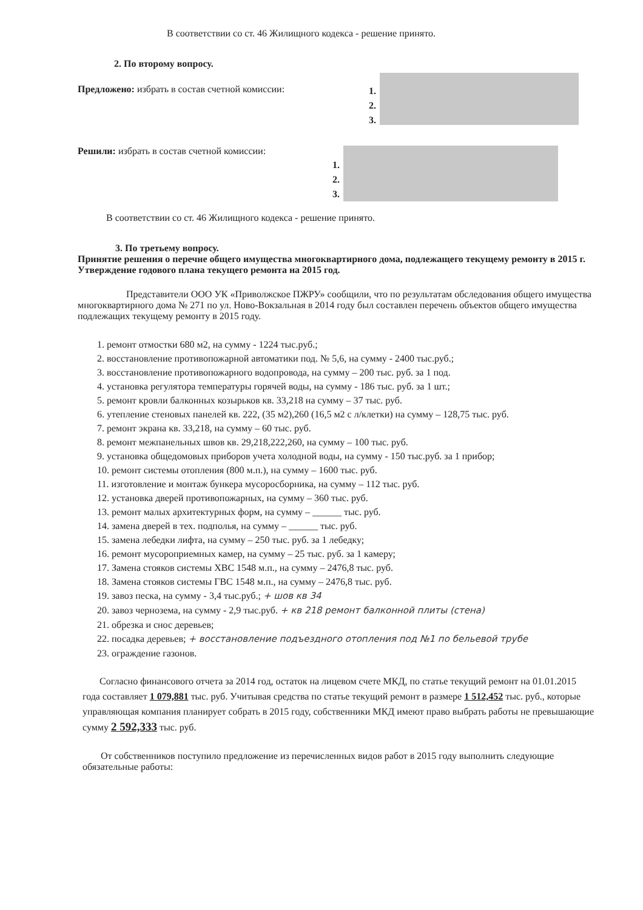В соответствии со ст. 46 Жилищного кодекса - решение принято.
2. По второму вопросу.
Предложено: избрать в состав счетной комиссии:
1.
2.
3.
Решили: избрать в состав счетной комиссии:
1.
2.
3.
В соответствии со ст. 46 Жилищного кодекса - решение принято.
3. По третьему вопросу.
Принятие решения о перечне общего имущества многоквартирного дома, подлежащего текущему ремонту в 2015 г. Утверждение годового плана текущего ремонта на 2015 год.
Представители ООО УК «Приволжское ПЖРУ» сообщили, что по результатам обследования общего имущества многоквартирного дома № 271 по ул. Ново-Вокзальная в 2014 году был составлен перечень объектов общего имущества подлежащих текущему ремонту в 2015 году.
1. ремонт отмостки 680 м2, на сумму - 1224 тыс.руб.;
2. восстановление противопожарной автоматики под. № 5,6, на сумму - 2400 тыс.руб.;
3. восстановление противопожарного водопровода, на сумму – 200 тыс. руб. за 1 под.
4. установка регулятора температуры горячей воды, на сумму - 186 тыс. руб. за 1 шт.;
5. ремонт кровли балконных козырьков кв. 33,218 на сумму – 37 тыс. руб.
6. утепление стеновых панелей кв. 222, (35 м2),260 (16,5 м2 с л/клетки) на сумму – 128,75 тыс. руб.
7. ремонт экрана кв. 33,218, на сумму – 60 тыс. руб.
8. ремонт межпанельных швов кв. 29,218,222,260, на сумму – 100 тыс. руб.
9. установка общедомовых приборов учета холодной воды, на сумму - 150 тыс.руб. за 1 прибор;
10. ремонт системы отопления (800 м.п.), на сумму – 1600 тыс. руб.
11. изготовление и монтаж бункера мусоросборника, на сумму – 112 тыс. руб.
12. установка дверей противопожарных, на сумму – 360 тыс. руб.
13. ремонт малых архитектурных форм, на сумму – ______ тыс. руб.
14. замена дверей в тех. подполья, на сумму – ______ тыс. руб.
15. замена лебедки лифта, на сумму – 250 тыс. руб. за 1 лебедку;
16. ремонт мусороприемных камер, на сумму – 25 тыс. руб. за 1 камеру;
17. Замена стояков системы ХВС 1548 м.п., на сумму – 2476,8 тыс. руб.
18. Замена стояков системы ГВС 1548 м.п., на сумму – 2476,8 тыс. руб.
19. завоз песка, на сумму - 3,4 тыс.руб.; + шов кв 34
20. завоз чернозема, на сумму - 2,9 тыс.руб. + кв 218 ремонт балконной плиты (стена)
21. обрезка и снос деревьев;
22. посадка деревьев; + восстановление подъездного отопления под №1 по бельевой трубе
23. ограждение газонов.
Согласно финансового отчета за 2014 год, остаток на лицевом счете МКД, по статье текущий ремонт на 01.01.2015 года составляет 1 079,881 тыс. руб. Учитывая средства по статье текущий ремонт в размере 1 512,452 тыс. руб., которые управляющая компания планирует собрать в 2015 году, собственники МКД имеют право выбрать работы не превышающие сумму 2 592,333 тыс. руб.
От собственников поступило предложение из перечисленных видов работ в 2015 году выполнить следующие обязательные работы: